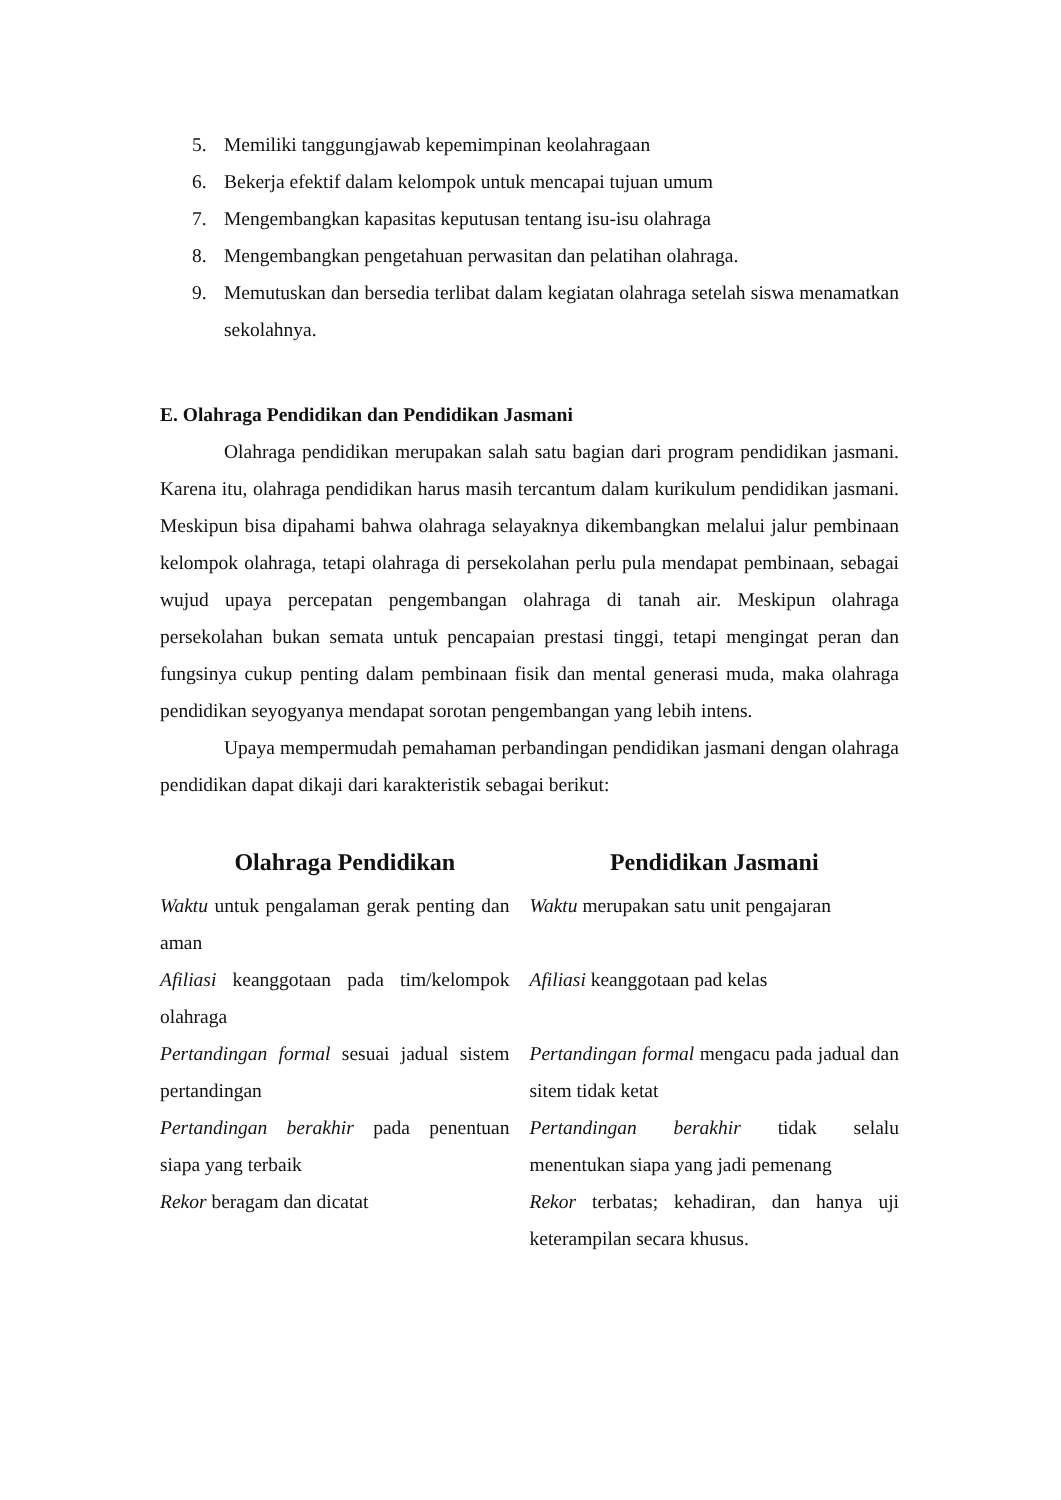5. Memiliki tanggungjawab kepemimpinan keolahragaan
6. Bekerja efektif dalam kelompok untuk mencapai tujuan umum
7. Mengembangkan kapasitas keputusan tentang isu-isu olahraga
8. Mengembangkan pengetahuan perwasitan dan pelatihan olahraga.
9. Memutuskan dan bersedia terlibat dalam kegiatan olahraga setelah siswa menamatkan sekolahnya.
E. Olahraga Pendidikan dan Pendidikan Jasmani
Olahraga pendidikan merupakan salah satu bagian dari program pendidikan jasmani. Karena itu, olahraga pendidikan harus masih tercantum dalam kurikulum pendidikan jasmani. Meskipun bisa dipahami bahwa olahraga selayaknya dikembangkan melalui jalur pembinaan kelompok olahraga, tetapi olahraga di persekolahan perlu pula mendapat pembinaan, sebagai wujud upaya percepatan pengembangan olahraga di tanah air. Meskipun olahraga persekolahan bukan semata untuk pencapaian prestasi tinggi, tetapi mengingat peran dan fungsinya cukup penting dalam pembinaan fisik dan mental generasi muda, maka olahraga pendidikan seyogyanya mendapat sorotan pengembangan yang lebih intens.
Upaya mempermudah pemahaman perbandingan pendidikan jasmani dengan olahraga pendidikan dapat dikaji dari karakteristik sebagai berikut:
| Olahraga Pendidikan | Pendidikan Jasmani |
| --- | --- |
| Waktu untuk pengalaman gerak penting dan aman | Waktu merupakan satu unit pengajaran |
| Afiliasi keanggotaan pada tim/kelompok olahraga | Afiliasi keanggotaan pad kelas |
| Pertandingan formal sesuai jadual sistem pertandingan | Pertandingan formal mengacu pada jadual dan sitem tidak ketat |
| Pertandingan berakhir pada penentuan siapa yang terbaik | Pertandingan berakhir tidak selalu menentukan siapa yang jadi pemenang |
| Rekor beragam dan dicatat | Rekor terbatas; kehadiran, dan hanya uji keterampilan secara khusus. |